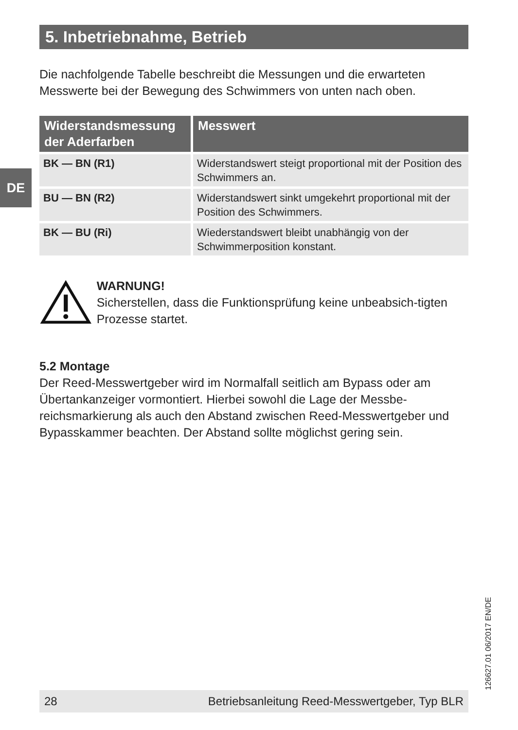DE
5. Inbetriebnahme, Betrieb
Die nachfolgende Tabelle beschreibt die Messungen und die erwarteten Messwerte bei der Bewegung des Schwimmers von unten nach oben.
| Widerstandsmessung der Aderfarben | Messwert |
| --- | --- |
| BK — BN (R1) | Widerstandswert steigt proportional mit der Position des Schwimmers an. |
| BU — BN (R2) | Widerstandswert sinkt umgekehrt proportional mit der Position des Schwimmers. |
| BK — BU (Ri) | Wiederstandswert bleibt unabhängig von der Schwimmerposition konstant. |
WARNUNG!
Sicherstellen, dass die Funktionsprüfung keine unbeabsich-tigten Prozesse startet.
5.2 Montage
Der Reed-Messwertgeber wird im Normalfall seitlich am Bypass oder am Übertankanzeiger vormontiert. Hierbei sowohl die Lage der Messbe-reichsmarkierung als auch den Abstand zwischen Reed-Messwertgeber und Bypasskammer beachten. Der Abstand sollte möglichst gering sein.
126627.01 06/2017 EN/DE
28 Betriebsanleitung Reed-Messwertgeber, Typ BLR